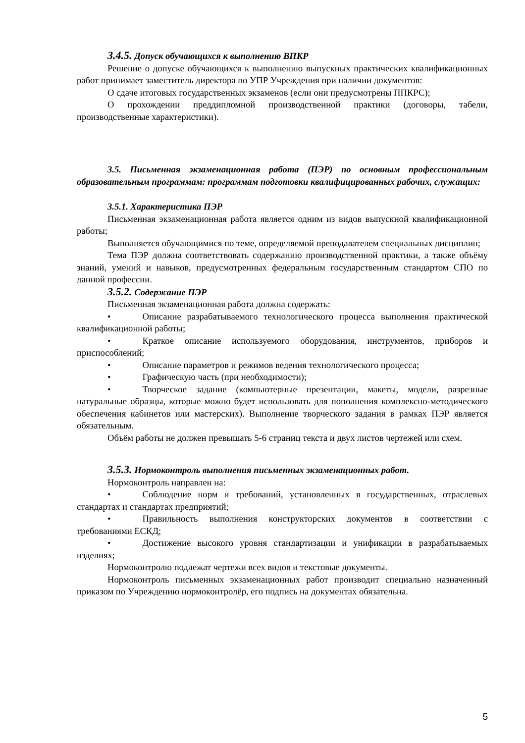3.4.5. Допуск обучающихся к выполнению ВПКР
Решение о допуске обучающихся к выполнению выпускных практических квалификационных работ принимает заместитель директора по УПР Учреждения при наличии документов:
О сдаче итоговых государственных экзаменов (если они предусмотрены ППКРС);
О прохождении преддипломной производственной практики (договоры, табели, производственные характеристики).
3.5. Письменная экзаменационная работа (ПЭР) по основным профессиональным образовательным программам: программам подготовки квалифицированных рабочих, служащих:
3.5.1. Характеристика ПЭР
Письменная экзаменационная работа является одним из видов выпускной квалификационной работы;
Выполняется обучающимися по теме, определяемой преподавателем специальных дисциплин;
Тема ПЭР должна соответствовать содержанию производственной практики, а также объёму знаний, умений и навыков, предусмотренных федеральным государственным стандартом СПО по данной профессии.
3.5.2. Содержание ПЭР
Письменная экзаменационная работа должна содержать:
• Описание разрабатываемого технологического процесса выполнения практической квалификационной работы;
• Краткое описание используемого оборудования, инструментов, приборов и приспособлений;
• Описание параметров и режимов ведения технологического процесса;
• Графическую часть (при необходимости);
• Творческое задание (компьютерные презентации, макеты, модели, разрезные натуральные образцы, которые можно будет использовать для пополнения комплексно-методического обеспечения кабинетов или мастерских). Выполнение творческого задания в рамках ПЭР является обязательным.
Объём работы не должен превышать 5-6 страниц текста и двух листов чертежей или схем.
3.5.3. Нормоконтроль выполнения письменных экзаменационных работ.
Нормоконтроль направлен на:
• Соблюдение норм и требований, установленных в государственных, отраслевых стандартах и стандартах предприятий;
• Правильность выполнения конструкторских документов в соответствии с требованиями ЕСКД;
• Достижение высокого уровня стандартизации и унификации в разрабатываемых изделиях;
Нормоконтролю подлежат чертежи всех видов и текстовые документы.
Нормоконтроль письменных экзаменационных работ производит специально назначенный приказом по Учреждению нормоконтролёр, его подпись на документах обязательна.
5